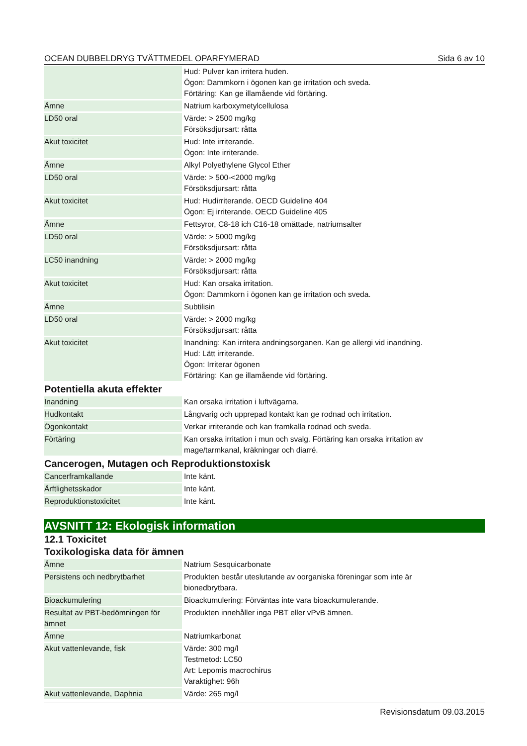OCEAN DUBBELDRYG TVÄTTMEDEL OPARFYMERAD Sida 6 av 10
| | Hud: Pulver kan irritera huden. Ögon: Dammkorn i ögonen kan ge irritation och sveda. Förtäring: Kan ge illamående vid förtäring. |
| Ämne | Natrium karboxymetylcellulosa |
| LD50 oral | Värde: > 2500 mg/kg Försöksdjursart: råtta |
| Akut toxicitet | Hud: Inte irriterande. Ögon: Inte irriterande. |
| Ämne | Alkyl Polyethylene Glycol Ether |
| LD50 oral | Värde: > 500-<2000 mg/kg Försöksdjursart: råtta |
| Akut toxicitet | Hud: Hudirriterande. OECD Guideline 404 Ögon: Ej irriterande. OECD Guideline 405 |
| Ämne | Fettsyror, C8-18 ich C16-18 omättade, natriumsalter |
| LD50 oral | Värde: > 5000 mg/kg Försöksdjursart: råtta |
| LC50 inandning | Värde: > 2000 mg/kg Försöksdjursart: råtta |
| Akut toxicitet | Hud: Kan orsaka irritation. Ögon: Dammkorn i ögonen kan ge irritation och sveda. |
| Ämne | Subtilisin |
| LD50 oral | Värde: > 2000 mg/kg Försöksdjursart: råtta |
| Akut toxicitet | Inandning: Kan irritera andningsorganen. Kan ge allergi vid inandning. Hud: Lätt irriterande. Ögon: Irriterar ögonen Förtäring: Kan ge illamående vid förtäring. |
Potentiella akuta effekter
| Inandning | Kan orsaka irritation i luftvägarna. |
| Hudkontakt | Långvarig och upprepad kontakt kan ge rodnad och irritation. |
| Ögonkontakt | Verkar irriterande och kan framkalla rodnad och sveda. |
| Förtäring | Kan orsaka irritation i mun och svalg. Förtäring kan orsaka irritation av mage/tarmkanal, kräkningar och diarré. |
Cancerogen, Mutagen och Reproduktionstoxisk
| Cancerframkallande | Inte känt. |
| Ärftlighetsskador | Inte känt. |
| Reproduktionstoxicitet | Inte känt. |
AVSNITT 12: Ekologisk information
12.1 Toxicitet
Toxikologiska data för ämnen
| Ämne | Natrium Sesquicarbonate |
| Persistens och nedbrytbarhet | Produkten består uteslutande av oorganiska föreningar som inte är bionedbrytbara. |
| Bioackumulering | Bioackumulering: Förväntas inte vara bioackumulerande. |
| Resultat av PBT-bedömningen för ämnet | Produkten innehåller inga PBT eller vPvB ämnen. |
| Ämne | Natriumkarbonat |
| Akut vattenlevande, fisk | Värde: 300 mg/l Testmetod: LC50 Art: Lepomis macrochirus Varaktighet: 96h |
| Akut vattenlevande, Daphnia | Värde: 265 mg/l |
Revisionsdatum 09.03.2015